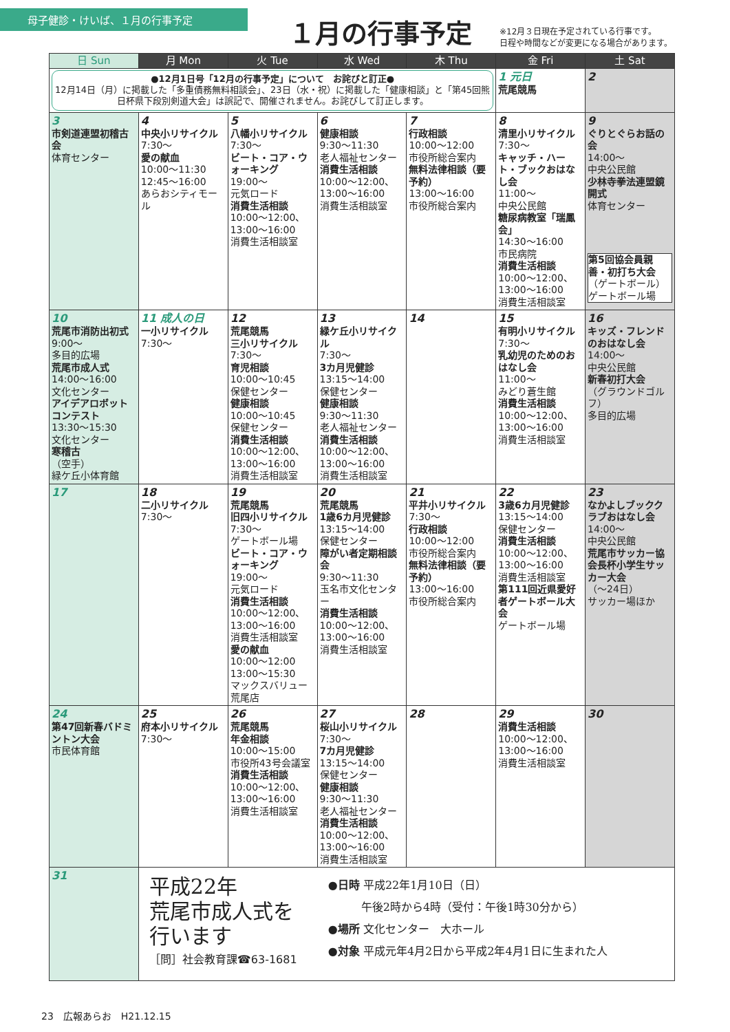母子健診・けいば、１月の行事予定
１月の行事予定
※12月３日現在予定されている行事です。
日程や時間などが変更になる場合があります。
| 日 Sun | 月 Mon | 火 Tue | 水 Wed | 木 Thu | 金 Fri | 土 Sat |
| --- | --- | --- | --- | --- | --- | --- |
| ●12月1日号「12月の行事予定」について お詫びと訂正● 12月14日（月）に掲載した「多重債務無料相談会」、23日（水・祝）に掲載した「健康相談」と「第45回熊日杯県下段別剣道大会」は誤記で、開催されません。お詫びして訂正します。 | | | | | 1 元日 荒尾競馬 | 2 |
| 3 市剣道連盟初稽古会 体育センター | 4 中央小リサイクル 7:30～ 愛の献血 10:00～11:30 12:45～16:00 あらおシティモール | 5 八幡小リサイクル 7:30～ ビート・コア・ウォーキング 19:00～ 元気ロード 消費生活相談 10:00～12:00、13:00～16:00 消費生活相談室 | 6 健康相談 9:30～11:30 老人福祉センター 消費生活相談 10:00～12:00、13:00～16:00 消費生活相談室 | 7 行政相談 10:00～12:00 市役所総合案内 無料法律相談（要予約） 13:00～16:00 市役所総合案内 | 8 清里小リサイクル 7:30～ キャッチ・ハート・ブックおはなし会 11:00～ 中央公民館 糖尿病教室「瑞鳳会」 14:30～16:00 市民病院 消費生活相談 10:00～12:00、13:00～16:00 消費生活相談室 | 9 ぐりとぐらお話の会 14:00～ 中央公民館 少林寺拳法連盟鏡開式 体育センター 第5回協会員親善・初打ち大会 （ゲートボール） ゲートボール場 |
| 10 荒尾市消防出初式 9:00～ 多目的広場 荒尾市成人式 14:00～16:00 文化センター アイデアロボットコンテスト 13:30～15:30 文化センター 寒稽古 （空手） 緑ケ丘小体育館 | 11 成人の日 一小リサイクル 7:30～ | 12 荒尾競馬 三小リサイクル 7:30～ 育児相談 10:00～10:45 保健センター 健康相談 10:00～10:45 保健センター 消費生活相談 10:00～12:00、13:00～16:00 消費生活相談室 | 13 緑ケ丘小リサイクル 7:30～ 3カ月児健診 13:15～14:00 保健センター 健康相談 9:30～11:30 老人福祉センター 消費生活相談 10:00～12:00、13:00～16:00 消費生活相談室 | 14 | 15 有明小リサイクル 7:30～ 乳幼児のためのおはなし会 11:00～ みどり蒼生館 消費生活相談 10:00～12:00、13:00～16:00 消費生活相談室 | 16 キッズ・フレンドのおはなし会 14:00～ 中央公民館 新春初打大会 （グラウンドゴルフ） 多目的広場 |
| 17 | 18 二小リサイクル 7:30～ | 19 荒尾競馬 旧四小リサイクル 7:30～ ゲートボール場 ビート・コア・ウォーキング 19:00～ 元気ロード 消費生活相談 10:00～12:00、13:00～16:00 消費生活相談室 愛の献血 10:00～12:00 13:00～15:30 マックスバリュー荒尾店 | 20 荒尾競馬 1歳6カ月児健診 13:15～14:00 保健センター 障がい者定期相談会 9:30～11:30 玉名市文化センター 消費生活相談 10:00～12:00、13:00～16:00 消費生活相談室 | 21 平井小リサイクル 7:30～ 行政相談 10:00～12:00 市役所総合案内 無料法律相談（要予約） 13:00～16:00 市役所総合案内 | 22 3歳6カ月児健診 13:15～14:00 保健センター 消費生活相談 10:00～12:00、13:00～16:00 消費生活相談室 第111回近県愛好者ゲートボール大会 ゲートボール場 | 23 なかよしブッククラブおはなし会 14:00～ 中央公民館 荒尾市サッカー協会長杯小学生サッカー大会 （～24日） サッカー場ほか |
| 24 第47回新春バドミントン大会 市民体育館 | 25 府本小リサイクル 7:30～ | 26 荒尾競馬 年金相談 10:00～15:00 市役所43号会議室 消費生活相談 10:00～12:00、13:00～16:00 消費生活相談室 | 27 桜山小リサイクル 7:30～ 7カ月児健診 13:15～14:00 保健センター 健康相談 9:30～11:30 老人福祉センター 消費生活相談 10:00～12:00、13:00～16:00 消費生活相談室 | 28 | 29 消費生活相談 10:00～12:00、13:00～16:00 消費生活相談室 | 30 |
| 31 | 平成22年 荒尾市成人式を 行います ［問］社会教育課☎63-1681 ●日時 平成22年1月10日（日） 午後2時から4時（受付：午後1時30分から） ●場所 文化センター 大ホール ●対象 平成元年4月2日から平成2年4月1日に生まれた人 | | | | | |
23　広報あらお　H21.12.15